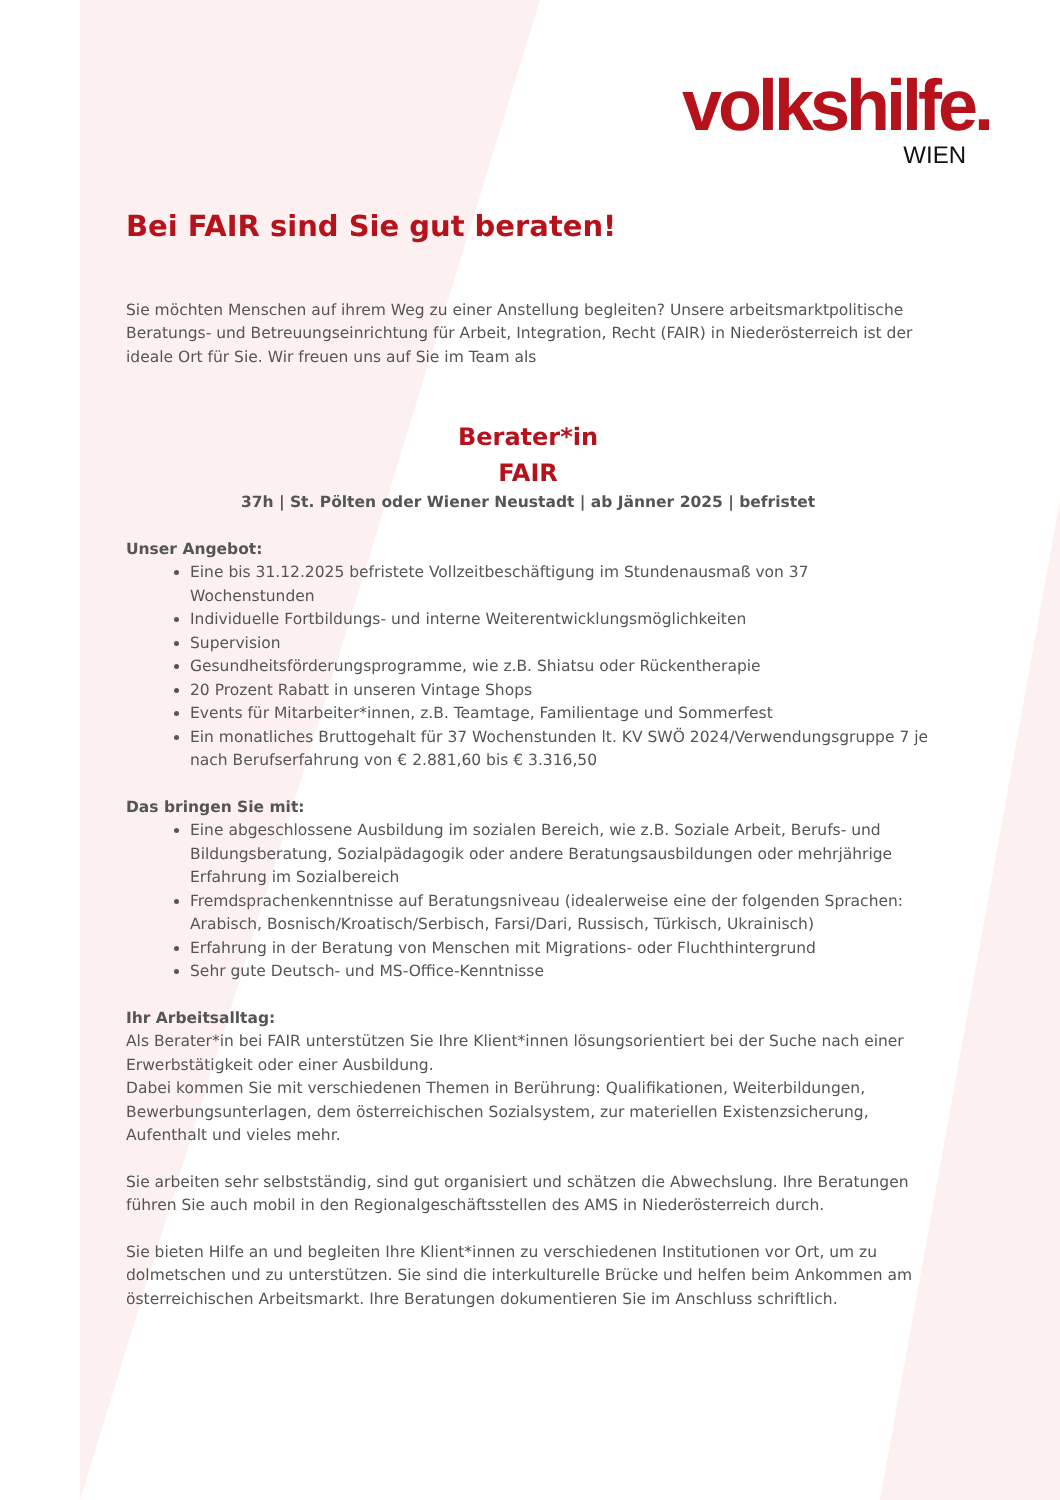volkshilfe.
WIEN
Bei FAIR sind Sie gut beraten!
Sie möchten Menschen auf ihrem Weg zu einer Anstellung begleiten? Unsere arbeitsmarktpolitische Beratungs- und Betreuungseinrichtung für Arbeit, Integration, Recht (FAIR) in Niederösterreich ist der ideale Ort für Sie. Wir freuen uns auf Sie im Team als
Berater*in
FAIR
37h | St. Pölten oder Wiener Neustadt | ab Jänner 2025 | befristet
Unser Angebot:
Eine bis 31.12.2025 befristete Vollzeitbeschäftigung im Stundenausmaß von 37 Wochenstunden
Individuelle Fortbildungs- und interne Weiterentwicklungsmöglichkeiten
Supervision
Gesundheitsförderungsprogramme, wie z.B. Shiatsu oder Rückentherapie
20 Prozent Rabatt in unseren Vintage Shops
Events für Mitarbeiter*innen, z.B. Teamtage, Familientage und Sommerfest
Ein monatliches Bruttogehalt für 37 Wochenstunden lt. KV SWÖ 2024/Verwendungsgruppe 7 je nach Berufserfahrung von € 2.881,60 bis € 3.316,50
Das bringen Sie mit:
Eine abgeschlossene Ausbildung im sozialen Bereich, wie z.B. Soziale Arbeit, Berufs- und Bildungsberatung, Sozialpädagogik oder andere Beratungsausbildungen oder mehrjährige Erfahrung im Sozialbereich
Fremdsprachenkenntnisse auf Beratungsniveau (idealerweise eine der folgenden Sprachen: Arabisch, Bosnisch/Kroatisch/Serbisch, Farsi/Dari, Russisch, Türkisch, Ukrainisch)
Erfahrung in der Beratung von Menschen mit Migrations- oder Fluchthintergrund
Sehr gute Deutsch- und MS-Office-Kenntnisse
Ihr Arbeitsalltag:
Als Berater*in bei FAIR unterstützen Sie Ihre Klient*innen lösungsorientiert bei der Suche nach einer Erwerbstätigkeit oder einer Ausbildung.
Dabei kommen Sie mit verschiedenen Themen in Berührung: Qualifikationen, Weiterbildungen, Bewerbungsunterlagen, dem österreichischen Sozialsystem, zur materiellen Existenzsicherung, Aufenthalt und vieles mehr.
Sie arbeiten sehr selbstständig, sind gut organisiert und schätzen die Abwechslung. Ihre Beratungen führen Sie auch mobil in den Regionalgeschäftsstellen des AMS in Niederösterreich durch.
Sie bieten Hilfe an und begleiten Ihre Klient*innen zu verschiedenen Institutionen vor Ort, um zu dolmetschen und zu unterstützen. Sie sind die interkulturelle Brücke und helfen beim Ankommen am österreichischen Arbeitsmarkt. Ihre Beratungen dokumentieren Sie im Anschluss schriftlich.